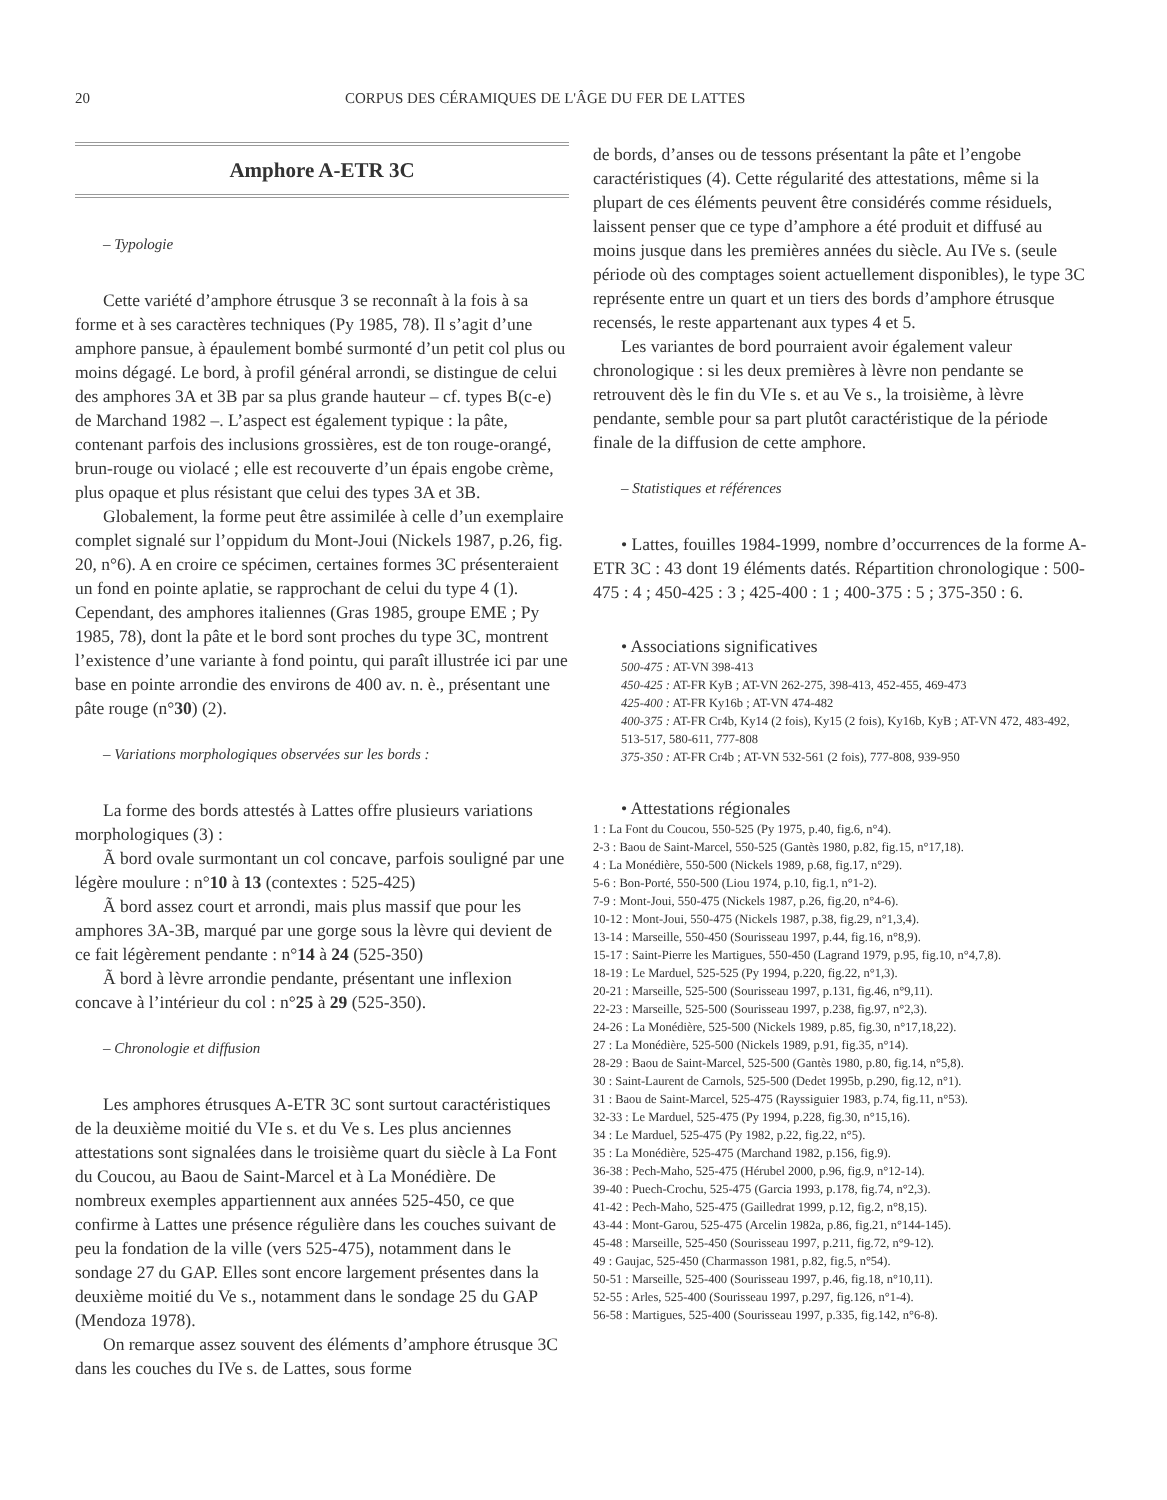20 CORPUS DES CÉRAMIQUES DE L'ÂGE DU FER DE LATTES
Amphore A-ETR 3C
– Typologie
Cette variété d’amphore étrusque 3 se reconnaît à la fois à sa forme et à ses caractères techniques (Py 1985, 78). Il s’agit d’une amphore pansue, à épaulement bombé surmonté d’un petit col plus ou moins dégagé. Le bord, à profil général arrondi, se distingue de celui des amphores 3A et 3B par sa plus grande hauteur – cf. types B(c-e) de Marchand 1982 –. L’aspect est également typique : la pâte, contenant parfois des inclusions grossières, est de ton rouge-orangé, brun-rouge ou violacé ; elle est recouverte d’un épais engobe crème, plus opaque et plus résistant que celui des types 3A et 3B.
Globalement, la forme peut être assimilée à celle d’un exemplaire complet signalé sur l’oppidum du Mont-Joui (Nickels 1987, p.26, fig. 20, n°6). A en croire ce spécimen, certaines formes 3C présenteraient un fond en pointe aplatie, se rapprochant de celui du type 4 (1). Cependant, des amphores italiennes (Gras 1985, groupe EME ; Py 1985, 78), dont la pâte et le bord sont proches du type 3C, montrent l’existence d’une variante à fond pointu, qui paraît illustrée ici par une base en pointe arrondie des environs de 400 av. n. è., présentant une pâte rouge (n°30) (2).
– Variations morphologiques observées sur les bords :
La forme des bords attestés à Lattes offre plusieurs variations morphologiques (3) :
Ã bord ovale surmontant un col concave, parfois souligné par une légère moulure : n°10 à 13 (contextes : 525-425)
Ã bord assez court et arrondi, mais plus massif que pour les amphores 3A-3B, marqué par une gorge sous la lèvre qui devient de ce fait légèrement pendante : n°14 à 24 (525-350)
Ã bord à lèvre arrondie pendante, présentant une inflexion concave à l’intérieur du col : n°25 à 29 (525-350).
– Chronologie et diffusion
Les amphores étrusques A-ETR 3C sont surtout caractéristiques de la deuxième moitié du VIe s. et du Ve s. Les plus anciennes attestations sont signalées dans le troisième quart du siècle à La Font du Coucou, au Baou de Saint-Marcel et à La Monédière. De nombreux exemples appartiennent aux années 525-450, ce que confirme à Lattes une présence régulière dans les couches suivant de peu la fondation de la ville (vers 525-475), notamment dans le sondage 27 du GAP. Elles sont encore largement présentes dans la deuxième moitié du Ve s., notamment dans le sondage 25 du GAP (Mendoza 1978).
On remarque assez souvent des éléments d’amphore étrusque 3C dans les couches du IVe s. de Lattes, sous forme
de bords, d’anses ou de tessons présentant la pâte et l’engobe caractéristiques (4). Cette régularité des attestations, même si la plupart de ces éléments peuvent être considérés comme résiduels, laissent penser que ce type d’amphore a été produit et diffusé au moins jusque dans les premières années du siècle. Au IVe s. (seule période où des comptages soient actuellement disponibles), le type 3C représente entre un quart et un tiers des bords d’amphore étrusque recensés, le reste appartenant aux types 4 et 5.
Les variantes de bord pourraient avoir également valeur chronologique : si les deux premières à lèvre non pendante se retrouvent dès le fin du VIe s. et au Ve s., la troisième, à lèvre pendante, semble pour sa part plutôt caractéristique de la période finale de la diffusion de cette amphore.
– Statistiques et références
• Lattes, fouilles 1984-1999, nombre d’occurrences de la forme A-ETR 3C : 43 dont 19 éléments datés. Répartition chronologique : 500-475 : 4 ; 450-425 : 3 ; 425-400 : 1 ; 400-375 : 5 ; 375-350 : 6.
• Associations significatives
500-475 : AT-VN 398-413
450-425 : AT-FR KyB ; AT-VN 262-275, 398-413, 452-455, 469-473
425-400 : AT-FR Ky16b ; AT-VN 474-482
400-375 : AT-FR Cr4b, Ky14 (2 fois), Ky15 (2 fois), Ky16b, KyB ; AT-VN 472, 483-492, 513-517, 580-611, 777-808
375-350 : AT-FR Cr4b ; AT-VN 532-561 (2 fois), 777-808, 939-950
• Attestations régionales
1 : La Font du Coucou, 550-525 (Py 1975, p.40, fig.6, n°4).
2-3 : Baou de Saint-Marcel, 550-525 (Gantès 1980, p.82, fig.15, n°17,18).
4 : La Monédière, 550-500 (Nickels 1989, p.68, fig.17, n°29).
5-6 : Bon-Porté, 550-500 (Liou 1974, p.10, fig.1, n°1-2).
7-9 : Mont-Joui, 550-475 (Nickels 1987, p.26, fig.20, n°4-6).
10-12 : Mont-Joui, 550-475 (Nickels 1987, p.38, fig.29, n°1,3,4).
13-14 : Marseille, 550-450 (Sourisseau 1997, p.44, fig.16, n°8,9).
15-17 : Saint-Pierre les Martigues, 550-450 (Lagrand 1979, p.95, fig.10, n°4,7,8).
18-19 : Le Marduel, 525-525 (Py 1994, p.220, fig.22, n°1,3).
20-21 : Marseille, 525-500 (Sourisseau 1997, p.131, fig.46, n°9,11).
22-23 : Marseille, 525-500 (Sourisseau 1997, p.238, fig.97, n°2,3).
24-26 : La Monédière, 525-500 (Nickels 1989, p.85, fig.30, n°17,18,22).
27 : La Monédière, 525-500 (Nickels 1989, p.91, fig.35, n°14).
28-29 : Baou de Saint-Marcel, 525-500 (Gantès 1980, p.80, fig.14, n°5,8).
30 : Saint-Laurent de Carnols, 525-500 (Dedet 1995b, p.290, fig.12, n°1).
31 : Baou de Saint-Marcel, 525-475 (Rayssiguier 1983, p.74, fig.11, n°53).
32-33 : Le Marduel, 525-475 (Py 1994, p.228, fig.30, n°15,16).
34 : Le Marduel, 525-475 (Py 1982, p.22, fig.22, n°5).
35 : La Monédière, 525-475 (Marchand 1982, p.156, fig.9).
36-38 : Pech-Maho, 525-475 (Hérubel 2000, p.96, fig.9, n°12-14).
39-40 : Puech-Crochu, 525-475 (Garcia 1993, p.178, fig.74, n°2,3).
41-42 : Pech-Maho, 525-475 (Gailledrat 1999, p.12, fig.2, n°8,15).
43-44 : Mont-Garou, 525-475 (Arcelin 1982a, p.86, fig.21, n°144-145).
45-48 : Marseille, 525-450 (Sourisseau 1997, p.211, fig.72, n°9-12).
49 : Gaujac, 525-450 (Charmasson 1981, p.82, fig.5, n°54).
50-51 : Marseille, 525-400 (Sourisseau 1997, p.46, fig.18, n°10,11).
52-55 : Arles, 525-400 (Sourisseau 1997, p.297, fig.126, n°1-4).
56-58 : Martigues, 525-400 (Sourisseau 1997, p.335, fig.142, n°6-8).